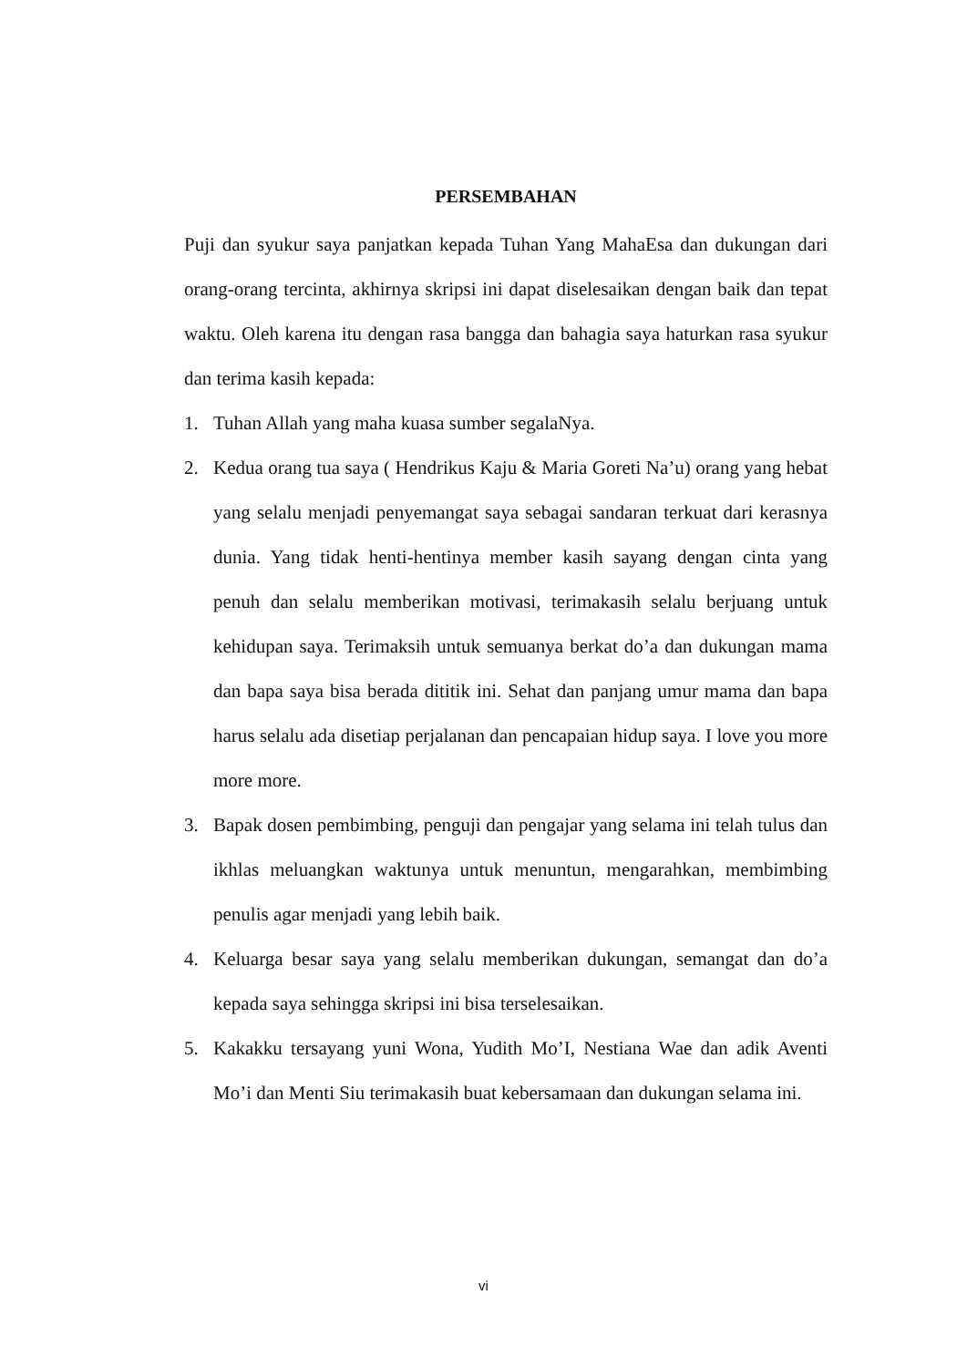PERSEMBAHAN
Puji dan syukur saya panjatkan kepada Tuhan Yang MahaEsa dan dukungan dari orang-orang tercinta, akhirnya skripsi ini dapat diselesaikan dengan baik dan tepat waktu. Oleh karena itu dengan rasa bangga dan bahagia saya haturkan rasa syukur dan terima kasih kepada:
1. Tuhan Allah yang maha kuasa sumber segalaNya.
2. Kedua orang tua saya ( Hendrikus Kaju & Maria Goreti Na’u) orang yang hebat yang selalu menjadi penyemangat saya sebagai sandaran terkuat dari kerasnya dunia. Yang tidak henti-hentinya member kasih sayang dengan cinta yang penuh dan selalu memberikan motivasi, terimakasih selalu berjuang untuk kehidupan saya. Terimaksih untuk semuanya berkat do’a dan dukungan mama dan bapa saya bisa berada dititik ini. Sehat dan panjang umur mama dan bapa harus selalu ada disetiap perjalanan dan pencapaian hidup saya. I love you more more more.
3. Bapak dosen pembimbing, penguji dan pengajar yang selama ini telah tulus dan ikhlas meluangkan waktunya untuk menuntun, mengarahkan, membimbing penulis agar menjadi yang lebih baik.
4. Keluarga besar saya yang selalu memberikan dukungan, semangat dan do’a kepada saya sehingga skripsi ini bisa terselesaikan.
5. Kakakku tersayang yuni Wona, Yudith Mo’I, Nestiana Wae dan adik Aventi Mo’i dan Menti Siu terimakasih buat kebersamaan dan dukungan selama ini.
vi